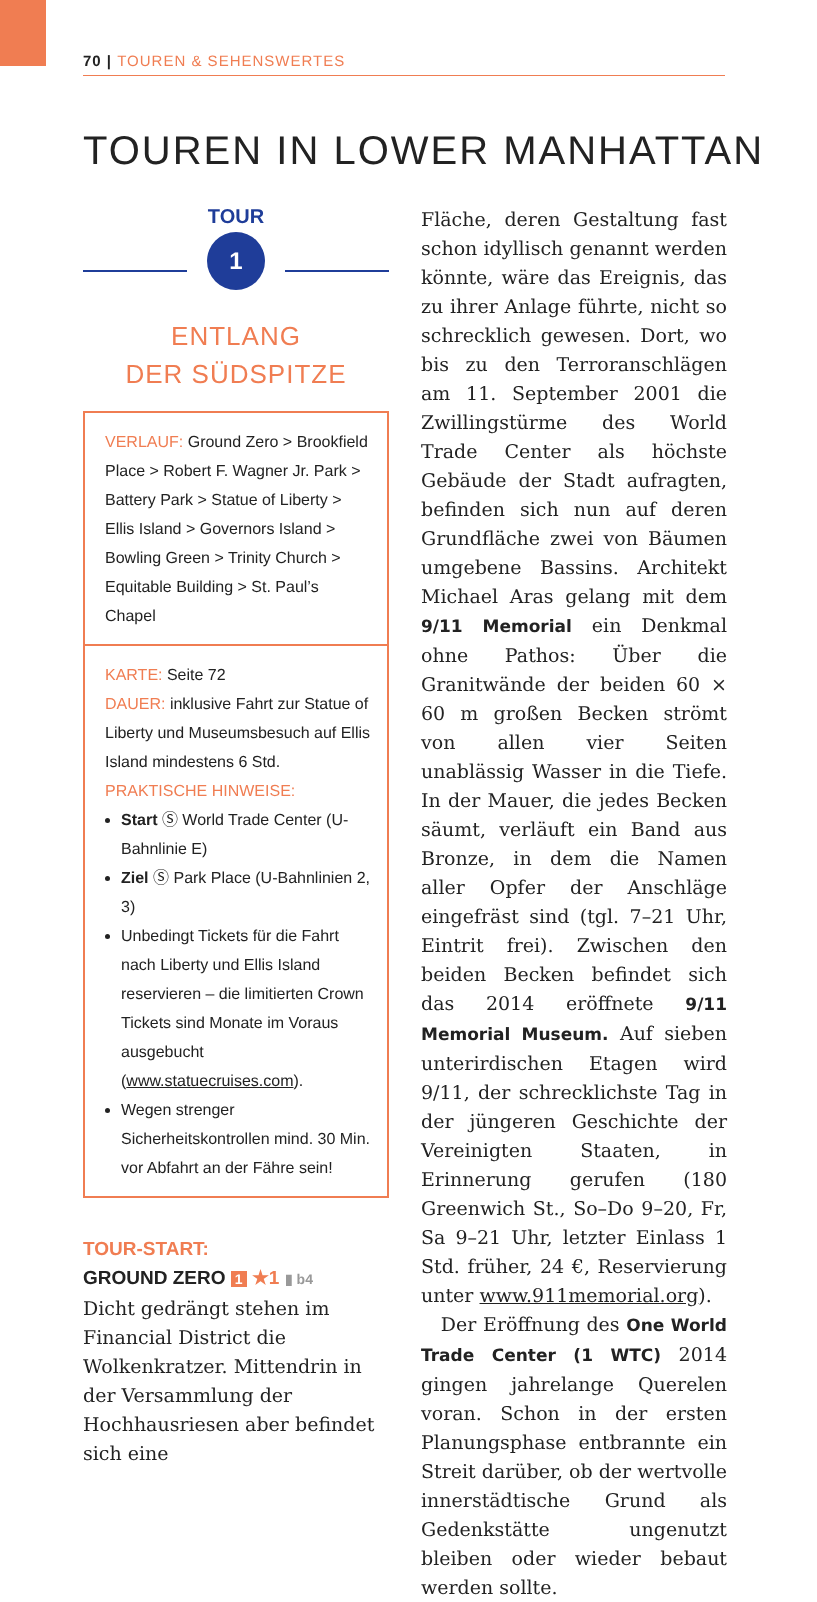70 | TOUREN & SEHENSWERTES
TOUREN IN LOWER MANHATTAN
TOUR
1
ENTLANG
DER SÜDSPITZE
VERLAUF: Ground Zero > Brookfield Place > Robert F. Wagner Jr. Park > Battery Park > Statue of Liberty > Ellis Island > Governors Island > Bowling Green > Trinity Church > Equitable Building > St. Paul’s Chapel
KARTE: Seite 72
DAUER: inklusive Fahrt zur Statue of Liberty und Museumsbesuch auf Ellis Island mindestens 6 Std.
PRAKTISCHE HINWEISE:
Start Ⓢ World Trade Center (U-Bahnlinie E)
Ziel Ⓢ Park Place (U-Bahnlinien 2, 3)
Unbedingt Tickets für die Fahrt nach Liberty und Ellis Island reservieren – die limitierten Crown Tickets sind Monate im Voraus ausgebucht (www.statuecruises.com).
Wegen strenger Sicherheitskontrollen mind. 30 Min. vor Abfahrt an der Fähre sein!
TOUR-START:
GROUND ZERO 1 ★1 ▮ b4
Dicht gedrängt stehen im Financial District die Wolkenkratzer. Mittendrin in der Versammlung der Hochhausriesen aber befindet sich eine
Fläche, deren Gestaltung fast schon idyllisch genannt werden könnte, wäre das Ereignis, das zu ihrer Anlage führte, nicht so schrecklich gewesen. Dort, wo bis zu den Terroranschlägen am 11. September 2001 die Zwillingstürme des World Trade Center als höchste Gebäude der Stadt aufragten, befinden sich nun auf deren Grundfläche zwei von Bäumen umgebene Bassins. Architekt Michael Aras gelang mit dem 9/11 Memorial ein Denkmal ohne Pathos: Über die Granitwände der beiden 60 × 60 m großen Becken strömt von allen vier Seiten unablässig Wasser in die Tiefe. In der Mauer, die jedes Becken säumt, verläuft ein Band aus Bronze, in dem die Namen aller Opfer der Anschläge eingefräst sind (tgl. 7–21 Uhr, Eintrit frei). Zwischen den beiden Becken befindet sich das 2014 eröffnete 9/11 Memorial Museum. Auf sieben unterirdischen Etagen wird 9/11, der schrecklichste Tag in der jüngeren Geschichte der Vereinigten Staaten, in Erinnerung gerufen (180 Greenwich St., So–Do 9–20, Fr, Sa 9–21 Uhr, letzter Einlass 1 Std. früher, 24 €, Reservierung unter www.911memorial.org).
Der Eröffnung des One World Trade Center (1 WTC) 2014 gingen jahrelange Querelen voran. Schon in der ersten Planungsphase entbrannte ein Streit darüber, ob der wertvolle innerstädtische Grund als Gedenkstätte ungenutzt bleiben oder wieder bebaut werden sollte.